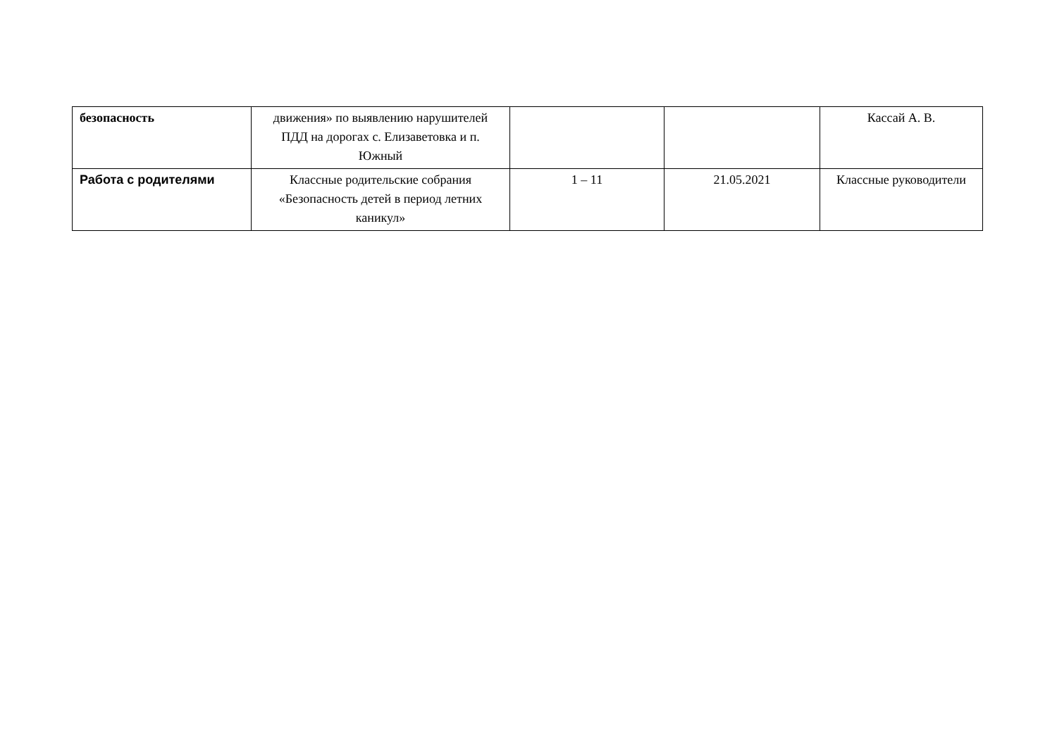| безопасность | движения» по выявлению нарушителей ПДД на дорогах с. Елизаветовка и п. Южный | | | Кассай А. В. |
| Работа с родителями | Классные родительские собрания «Безопасность детей в период летних каникул» | 1 – 11 | 21.05.2021 | Классные руководители |